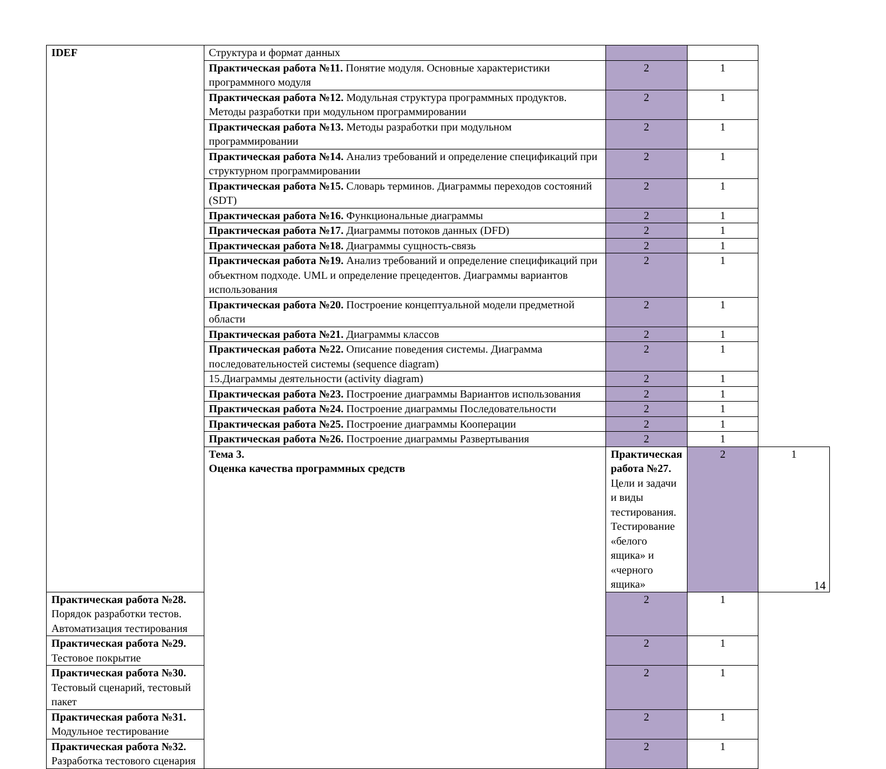| IDEF | Структура и формат данных | | | |
| | Практическая работа №11. Понятие модуля. Основные характеристики программного модуля | 2 | 1 | |
| | Практическая работа №12. Модульная структура программных продуктов. Методы разработки при модульном программировании | 2 | 1 | |
| | Практическая работа №13. Методы разработки при модульном программировании | 2 | 1 | |
| | Практическая работа №14. Анализ требований и определение спецификаций при структурном программировании | 2 | 1 | |
| | Практическая работа №15. Словарь терминов. Диаграммы переходов состояний (SDT) | 2 | 1 | |
| | Практическая работа №16. Функциональные диаграммы | 2 | 1 | |
| | Практическая работа №17. Диаграммы потоков данных (DFD) | 2 | 1 | |
| | Практическая работа №18. Диаграммы сущность-связь | 2 | 1 | |
| | Практическая работа №19. Анализ требований и определение спецификаций при объектном подходе. UML и определение прецедентов. Диаграммы вариантов использования | 2 | 1 | |
| | Практическая работа №20. Построение концептуальной модели предметной области | 2 | 1 | |
| | Практическая работа №21. Диаграммы классов | 2 | 1 | |
| | Практическая работа №22. Описание поведения системы. Диаграмма последовательностей системы (sequence diagram) | 2 | 1 | |
| | 15.Диаграммы деятельности (activity diagram) | 2 | 1 | |
| | Практическая работа №23. Построение диаграммы Вариантов использования | 2 | 1 | |
| | Практическая работа №24. Построение диаграммы Последовательности | 2 | 1 | |
| | Практическая работа №25. Построение диаграммы Кооперации | 2 | 1 | |
| | Практическая работа №26. Построение диаграммы Развертывания | 2 | 1 | |
| | Тема 3. Оценка качества программных средств | Практическая работа №27. Цели и задачи и виды тестирования. Тестирование «белого ящика» и «черного ящика» | 2 | 1 |
| Практическая работа №28. Порядок разработки тестов. Автоматизация тестирования | | 2 | 1 | |
| Практическая работа №29. Тестовое покрытие | | 2 | 1 | |
| Практическая работа №30. Тестовый сценарий, тестовый пакет | | 2 | 1 | |
| Практическая работа №31. Модульное тестирование | | 2 | 1 | |
| Практическая работа №32. Разработка тестового сценария | | 2 | 1 | |
14